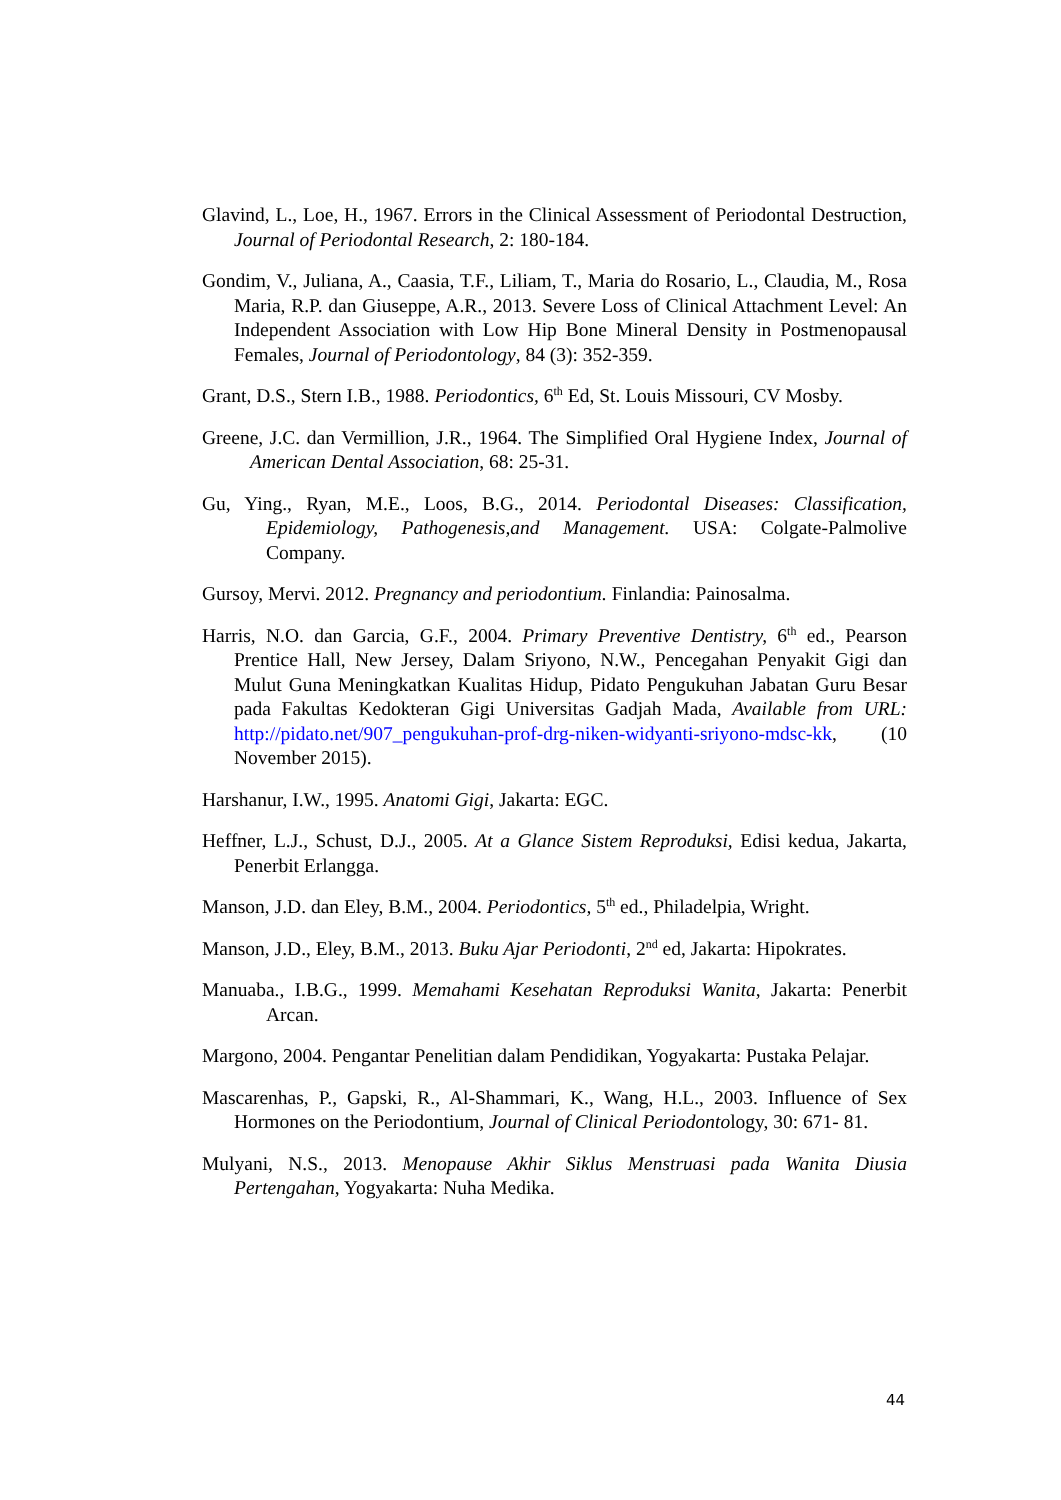Glavind, L., Loe, H., 1967. Errors in the Clinical Assessment of Periodontal Destruction, Journal of Periodontal Research, 2: 180-184.
Gondim, V., Juliana, A., Caasia, T.F., Liliam, T., Maria do Rosario, L., Claudia, M., Rosa Maria, R.P. dan Giuseppe, A.R., 2013. Severe Loss of Clinical Attachment Level: An Independent Association with Low Hip Bone Mineral Density in Postmenopausal Females, Journal of Periodontology, 84 (3): 352-359.
Grant, D.S., Stern I.B., 1988. Periodontics, 6<sup>th</sup> Ed, St. Louis Missouri, CV Mosby.
Greene, J.C. dan Vermillion, J.R., 1964. The Simplified Oral Hygiene Index, Journal of American Dental Association, 68: 25-31.
Gu, Ying., Ryan, M.E., Loos, B.G., 2014. Periodontal Diseases: Classification, Epidemiology, Pathogenesis,and Management. USA: Colgate-Palmolive Company.
Gursoy, Mervi. 2012. Pregnancy and periodontium. Finlandia: Painosalma.
Harris, N.O. dan Garcia, G.F., 2004. Primary Preventive Dentistry, 6<sup>th</sup> ed., Pearson Prentice Hall, New Jersey, Dalam Sriyono, N.W., Pencegahan Penyakit Gigi dan Mulut Guna Meningkatkan Kualitas Hidup, Pidato Pengukuhan Jabatan Guru Besar pada Fakultas Kedokteran Gigi Universitas Gadjah Mada, Available from URL: http://pidato.net/907_pengukuhan-prof-drg-niken-widyanti-sriyono-mdsc-kk, (10 November 2015).
Harshanur, I.W., 1995. Anatomi Gigi, Jakarta: EGC.
Heffner, L.J., Schust, D.J., 2005. At a Glance Sistem Reproduksi, Edisi kedua, Jakarta, Penerbit Erlangga.
Manson, J.D. dan Eley, B.M., 2004. Periodontics, 5<sup>th</sup> ed., Philadelpia, Wright.
Manson, J.D., Eley, B.M., 2013. Buku Ajar Periodonti, 2<sup>nd</sup> ed, Jakarta: Hipokrates.
Manuaba., I.B.G., 1999. Memahami Kesehatan Reproduksi Wanita, Jakarta: Penerbit Arcan.
Margono, 2004. Pengantar Penelitian dalam Pendidikan, Yogyakarta: Pustaka Pelajar.
Mascarenhas, P., Gapski, R., Al-Shammari, K., Wang, H.L., 2003. Influence of Sex Hormones on the Periodontium, Journal of Clinical Periodontology, 30: 671- 81.
Mulyani, N.S., 2013. Menopause Akhir Siklus Menstruasi pada Wanita Diusia Pertengahan, Yogyakarta: Nuha Medika.
44